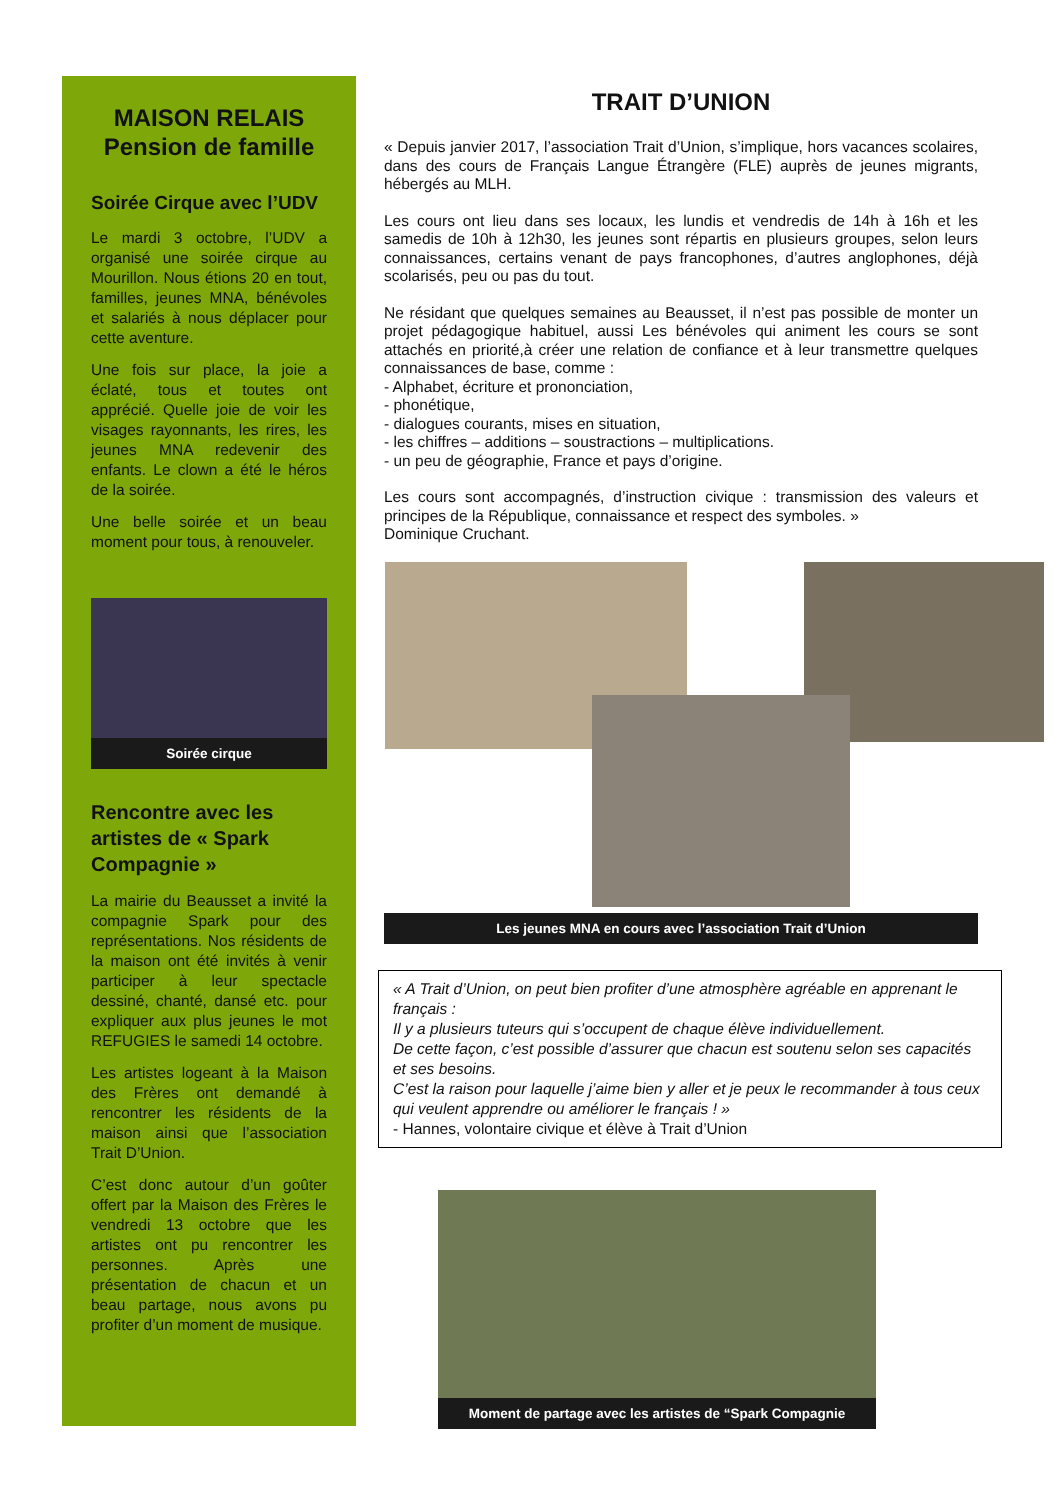MAISON RELAIS
Pension de famille
Soirée Cirque avec l’UDV
Le mardi 3 octobre, l’UDV a organisé une soirée cirque au Mourillon. Nous étions 20 en tout, familles, jeunes MNA, bénévoles et salariés à nous déplacer pour cette aventure.
Une fois sur place, la joie a éclaté, tous et toutes ont apprécié. Quelle joie de voir les visages rayonnants, les rires, les jeunes MNA redevenir des enfants. Le clown a été le héros de la soirée.
Une belle soirée et un beau moment pour tous, à renouveler.
Soirée cirque
Rencontre avec les artistes de « Spark Compagnie »
La mairie du Beausset a invité la compagnie Spark pour des représentations. Nos résidents de la maison ont été invités à venir participer à leur spectacle dessiné, chanté, dansé etc. pour expliquer aux plus jeunes le mot REFUGIES le samedi 14 octobre.
Les artistes logeant à la Maison des Frères ont demandé à rencontrer les résidents de la maison ainsi que l’association Trait D’Union.
C’est donc autour d’un goûter offert par la Maison des Frères le vendredi 13 octobre que les artistes ont pu rencontrer les personnes. Après une présentation de chacun et un beau partage, nous avons pu profiter d’un moment de musique.
TRAIT D’UNION
« Depuis janvier 2017, l’association Trait d’Union, s’implique, hors vacances scolaires, dans des cours de Français Langue Étrangère (FLE) auprès de jeunes migrants, hébergés au MLH.
Les cours ont lieu dans ses locaux, les lundis et vendredis de 14h à 16h et les samedis de 10h à 12h30, les jeunes sont répartis en plusieurs groupes, selon leurs connaissances, certains venant de pays francophones, d’autres anglophones, déjà scolarisés, peu ou pas du tout.
Ne résidant que quelques semaines au Beausset, il n’est pas possible de monter un projet pédagogique habituel, aussi Les bénévoles qui animent les cours se sont attachés en priorité,à créer une relation de confiance et à leur transmettre quelques connaissances de base, comme :
- Alphabet, écriture et prononciation,
- phonétique,
- dialogues courants, mises en situation,
- les chiffres – additions – soustractions – multiplications.
- un peu de géographie, France et pays d’origine.
Les cours sont accompagnés, d’instruction civique : transmission des valeurs et principes de la République, connaissance et respect des symboles. »
Dominique Cruchant.
Les jeunes MNA en cours avec l’association Trait d’Union
« A Trait d’Union, on peut bien profiter d’une atmosphère agréable en apprenant le français :
Il y a plusieurs tuteurs qui s’occupent de chaque élève individuellement.
De cette façon, c’est possible d’assurer que chacun est soutenu selon ses capacités et ses besoins.
C’est la raison pour laquelle j’aime bien y aller et je peux le recommander à tous ceux qui veulent apprendre ou améliorer le français ! »
- Hannes, volontaire civique et élève à Trait d’Union
Moment de partage avec les artistes de “Spark Compagnie